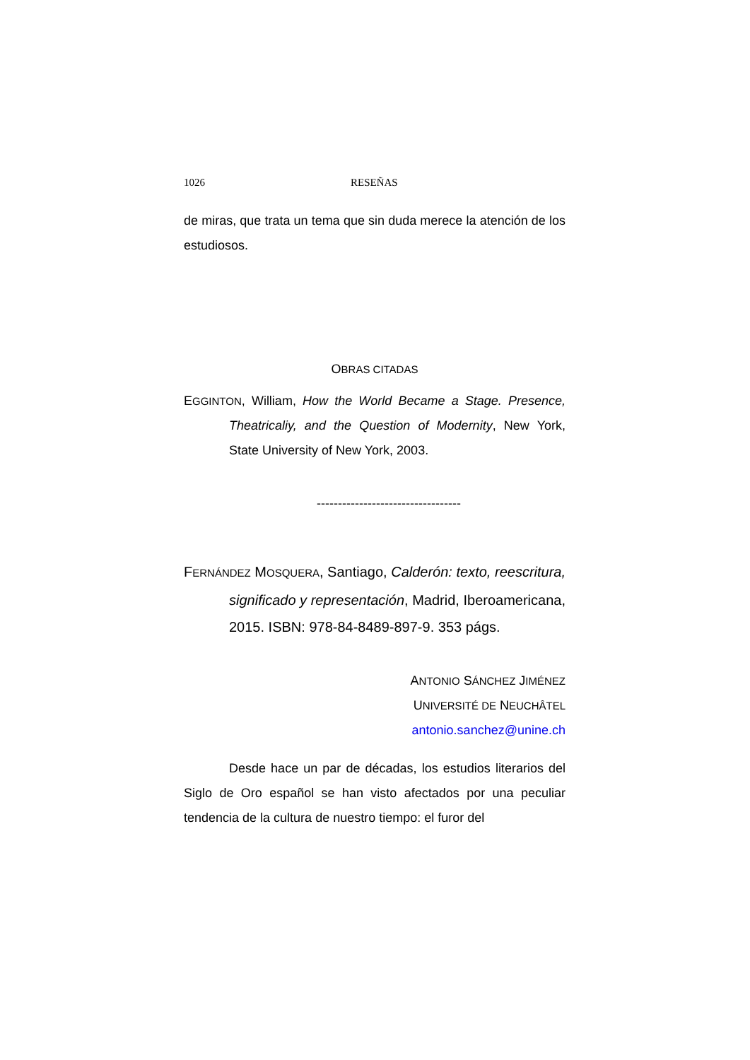1026 RESEÑAS
de miras, que trata un tema que sin duda merece la atención de los estudiosos.
OBRAS CITADAS
EGGINTON, William, How the World Became a Stage. Presence, Theatricaliy, and the Question of Modernity, New York, State University of New York, 2003.
----------------------------------
FERNÁNDEZ MOSQUERA, Santiago, Calderón: texto, reescritura, significado y representación, Madrid, Iberoamericana, 2015. ISBN: 978-84-8489-897-9. 353 págs.
ANTONIO SÁNCHEZ JIMÉNEZ
UNIVERSITÉ DE NEUCHÂTEL
antonio.sanchez@unine.ch
Desde hace un par de décadas, los estudios literarios del Siglo de Oro español se han visto afectados por una peculiar tendencia de la cultura de nuestro tiempo: el furor del